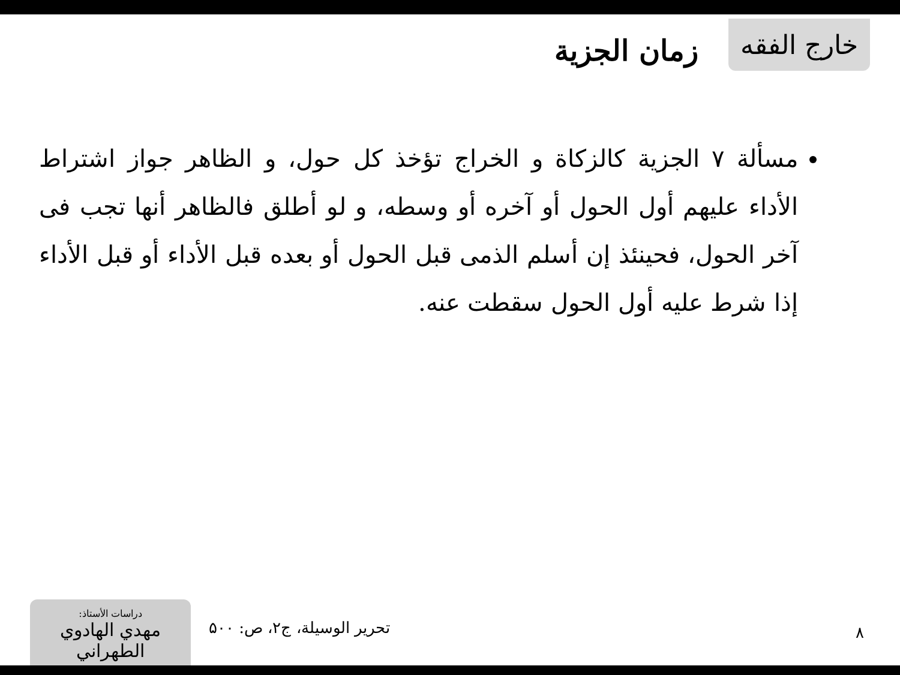خارج الفقه زمان الجزية
مسألة ٧ الجزية كالزكاة و الخراج تؤخذ كل حول، و الظاهر جواز اشتراط الأداء عليهم أول الحول أو آخره أو وسطه، و لو أطلق فالظاهر أنها تجب فى آخر الحول، فحينئذ إن أسلم الذمى قبل الحول أو بعده قبل الأداء أو قبل الأداء إذا شرط عليه أول الحول سقطت عنه.
دراسات الأستاذ:
مهدي الهادوي الطهراني
تحرير الوسيلة، ج۲، ص: ۵۰۰
۸